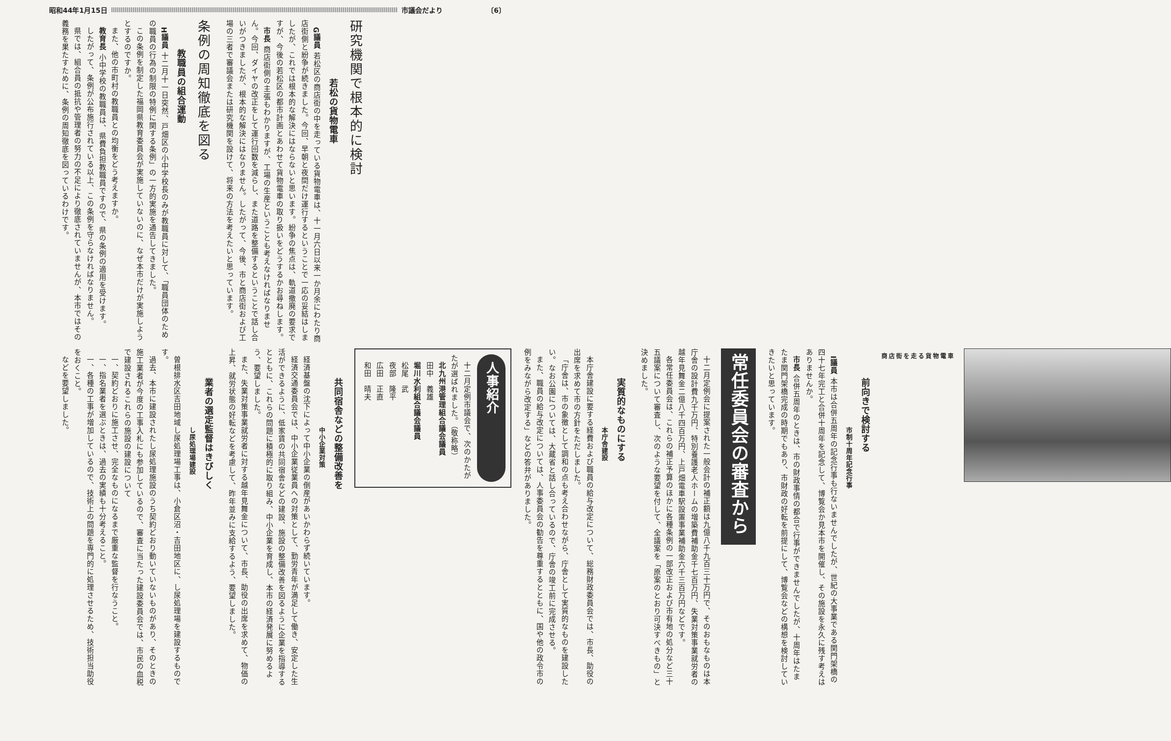昭和44年1月15日 市議会だより 〔6〕
研究機関で根本的に検討
若松の貨物電車
G議員 若松区の商店街の中を走っている貨物電車は、十一月六日以来一か月余にわたり商店街側と紛争が続きました。今回、早朝と夜間だけ運行するということで一応の妥結はしましたが、これでは根本的な解決にはならないと思います。紛争の焦点は、軌道撤廃の要求ですが、今後の若松区の都市計画とあわせて貨物電車の取り扱いをどうするかお尋ねします。
市長 商店街側の主張もわかりますが、工場の生産ということも考えなければなりません。今回、ダイヤの改正をして運行回数を減らし、また道路を整備するということで話し合いがつきましたが、根本的な解決にはなりません。したがって、今後、市と商店街および工場の三者で審議会または研究機関を設けて、将来の方法を考えたいと思っています。
条例の周知徹底を図る
教職員の組合運動
H議員 十二月十一日突然、戸畑区の小中学校長のみが教職員に対して、「職員団体のための職員の行為の制限の特例に関する条例」の一方的実施を通告してきました。
この条例を制定した福岡県教育委員会が実施していないのに、なぜ本市だけが実施しようとするのですか。
また、他の市町村の教職員との均衡をどう考えますか。
教育長 小中学校の教職員は、県費負担教職員ですので、県の条例の適用を受けます。
したがって、条例が公布施行されている以上、この条例を守らなければなりません。
県では、組合員の抵抗や管理者の努力の不足により徹底されていませんが、本市ではその義務を果たすために、条例の周知徹底を図っているわけです。
商店街を走る貨物電車
前向きで検討する
市制十周年記念行事
I議員 本市は合併五周年の記念行事も行ないませんでしたが、世紀の大事業である関門架橋の四十七年完工と合併十周年を記念して、博覧会か見本市を開催し、その施設を永久に残す考えはありませんか。
市長 合併五周年のときは、市の財政事情の都合で行事ができませんでしたが、十周年はたまたま関門架橋完成の時期でもあり、市財政の好転を前提にして、博覧会などの構想を検討していきたいと思っています。
常任委員会の審査から
十二月定例会に提案された一般会計の補正額は九億八千九百三十万円で、そのおもなものは本庁舎の設計費九千万円、特別養護老人ホームの増築費補助金千七百万円、失業対策事業就労者の越年見舞金二億八千四百万円、上戸畑電車駅設置事業補助金六千三百万円などです。
各常任委員会は、これらの補正予算のほかに各種条例の一部改正および市有地の処分など三十五議案について審査し、次のような要望を付して、全議案を「原案のとおり可決すべきもの」と決めました。
実質的なものにする
本庁舎建設
本庁舎建設に要する経費および職員の給与改定について、総務財政委員会では、市長、助役の出席を求めて市の方針をただしました。
「庁舎は、市の象徴として調和の点も考え合わせながら、庁舎として実質的なものを建設したい。なお公園については、大蔵省と話し合っているので、庁舎の竣工前に完成させる。
また、職員の給与改定については、人事委員会の勧告を尊重するとともに、国や他の政令市の例をみながら改定する」などの答弁がありました。
人事紹介
十二月定例市議会で、次のかたがたが選ばれました。（敬称略）
北九州港管理組合議会議員
田中　義雄
堀川水利組合議会議員
松尾　武
夜部　隆平
広田　正直
和田　晴夫
共同宿舎などの整備改善を
中小企業対策
経済基盤の沈下によって中小企業の倒産があいかわらず続いています。
経済交通委員会では、中小企業従業員への対策として、勤労青年が満足して働き、安定した生活ができるように、低家賃の共同宿舎などの建設、施設の整備改善を図るように企業を指導するとともに、これらの問題に積極的に取り組み、中小企業を育成し、本市の経済発展に努めるよう、要望しました。
また、失業対策事業就労者に対する越年見舞金について、市長、助役の出席を求めて、物価の上昇、就労状態の好転などを考慮して、昨年並みに支給するよう、要望しました。
業者の選定監督はきびしく
し尿処理場建設
曽根排水区吉田地域し尿処理場工事は、小倉区沼・吉田地区に、し尿処理場を建設するものです。
過去、本市に建設されたし尿処理施設のうち契約どおり動いていないものがあり、そのときの施工業者が今度の工事入札にも参加しているので、審査に当たった建設委員会では、市民の血税で建設されるこれらの施設の建設について
一、契約どおりに施工させ、完全なものになるまで厳重な監督を行なうこと。
一、指名業者を選ぶときは、過去の実績も十分考えること。
一、各種の工事が増加しているので、技術上の問題を専門的に処理させるため、技術担当助役をおくこと。
などを要望しました。